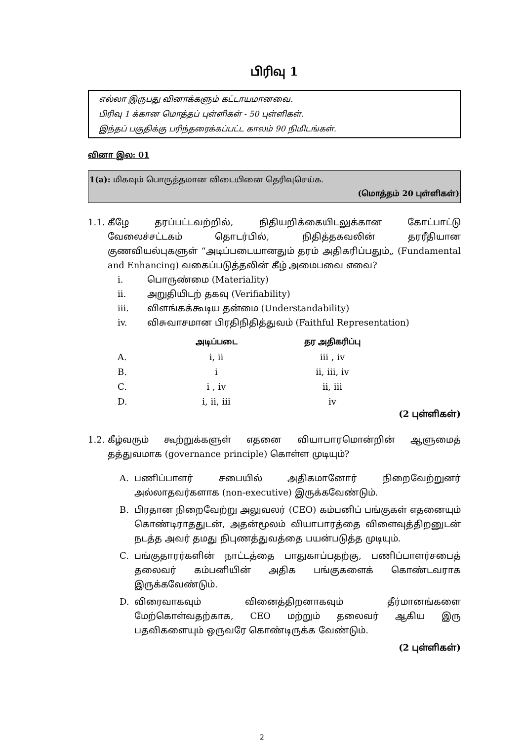பிரிவு 1
எல்லா இருபது வினாக்களும் கட்டாயமானவை.
பிரிவு 1 க்கான மொத்தப் புள்ளிகள் - 50 புள்ளிகள்.
இந்தப் பகுதிக்கு பரிந்தரைக்கப்பட்ட காலம் 90 நிமிடங்கள்.
வினா இல: 01
1(a): மிகவும் பொருத்தமான விடையினை தெரிவுசெய்க.
(மொத்தம் 20 புள்ளிகள்)
1.1.
கீழே தரப்பட்டவற்றில், நிதியறிக்கையிடலுக்கான கோட்பாட்டு வேலைச்சட்டகம் தொடர்பில், நிதித்தகவலின் தரரீதியான குணவியல்புகளுள் “அடிப்படையானதும் தரம் அதிகரிப்பதும்„ (Fundamental and Enhancing) வகைப்படுத்தலின் கீழ் அமைபவை எவை?
i. பொருண்மை (Materiality)
ii. அறுதியிடற் தகவு (Verifiability)
iii. விளங்கக்கூடிய தன்மை (Understandability)
iv. விசுவாசமான பிரதிநிதித்துவம் (Faithful Representation)
| | அடிப்படை | தர அதிகரிப்பு |
| --- | --- | --- |
| A. | i, ii | iii , iv |
| B. | i | ii, iii, iv |
| C. | i , iv | ii, iii |
| D. | i, ii, iii | iv |
(2 புள்ளிகள்)
1.2.
கீழ்வரும் கூற்றுக்களுள் எதனை வியாபாரமொன்றின் ஆளுமைத் தத்துவமாக (governance principle) கொள்ள முடியும்?
A. பணிப்பாளர் சபையில் அதிகமானோர் நிறைவேற்றுனர் அல்லாதவர்களாக (non-executive) இருக்கவேண்டும்.
B. பிரதான நிறைவேற்று அலுவலர் (CEO) கம்பனிப் பங்குகள் எதனையும் கொண்டிராததுடன், அதன்மூலம் வியாபாரத்தை விளைவுத்திறனுடன் நடத்த அவர் தமது நிபுணத்துவத்தை பயன்படுத்த முடியும்.
C. பங்குதாரர்களின் நாட்டத்தை பாதுகாப்பதற்கு, பணிப்பாளர்சபைத் தலைவர் கம்பனியின் அதிக பங்குகளைக் கொண்டவராக இருக்கவேண்டும்.
D. விரைவாகவும் வினைத்திறனாகவும் தீர்மானங்களை மேற்கொள்வதற்காக, CEO மற்றும் தலைவர் ஆகிய இரு பதவிகளையும் ஒருவரே கொண்டிருக்க வேண்டும்.
(2 புள்ளிகள்)
2